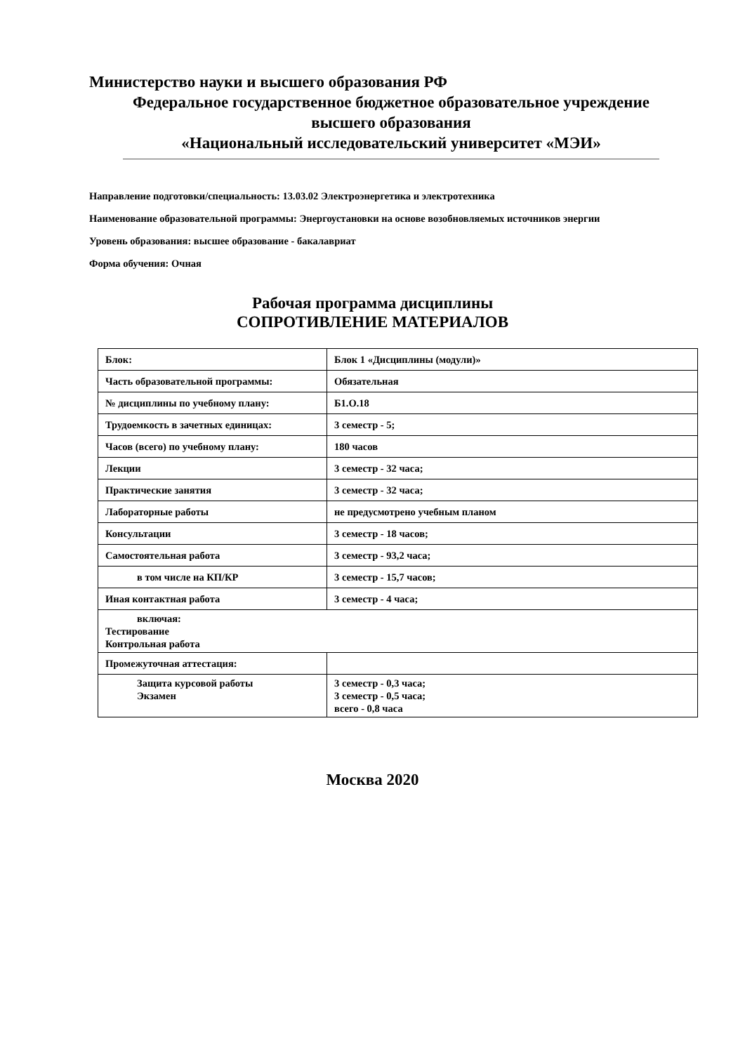Министерство науки и высшего образования РФ
Федеральное государственное бюджетное образовательное учреждение
высшего образования
«Национальный исследовательский университет «МЭИ»
Направление подготовки/специальность: 13.03.02 Электроэнергетика и электротехника
Наименование образовательной программы: Энергоустановки на основе возобновляемых источников энергии
Уровень образования: высшее образование - бакалавриат
Форма обучения: Очная
Рабочая программа дисциплины
СОПРОТИВЛЕНИЕ МАТЕРИАЛОВ
| Блок: | Блок 1 «Дисциплины (модули)» |
| Часть образовательной программы: | Обязательная |
| № дисциплины по учебному плану: | Б1.О.18 |
| Трудоемкость в зачетных единицах: | 3 семестр - 5; |
| Часов (всего) по учебному плану: | 180 часов |
| Лекции | 3 семестр - 32 часа; |
| Практические занятия | 3 семестр - 32 часа; |
| Лабораторные работы | не предусмотрено учебным планом |
| Консультации | 3 семестр - 18 часов; |
| Самостоятельная работа | 3 семестр - 93,2 часа; |
| в том числе на КП/КР | 3 семестр - 15,7 часов; |
| Иная контактная работа | 3 семестр - 4 часа; |
| включая: Тестирование Контрольная работа | |
| Промежуточная аттестация: | |
| Защита курсовой работы Экзамен | 3 семестр - 0,3 часа; 3 семестр - 0,5 часа; всего - 0,8 часа |
Москва 2020